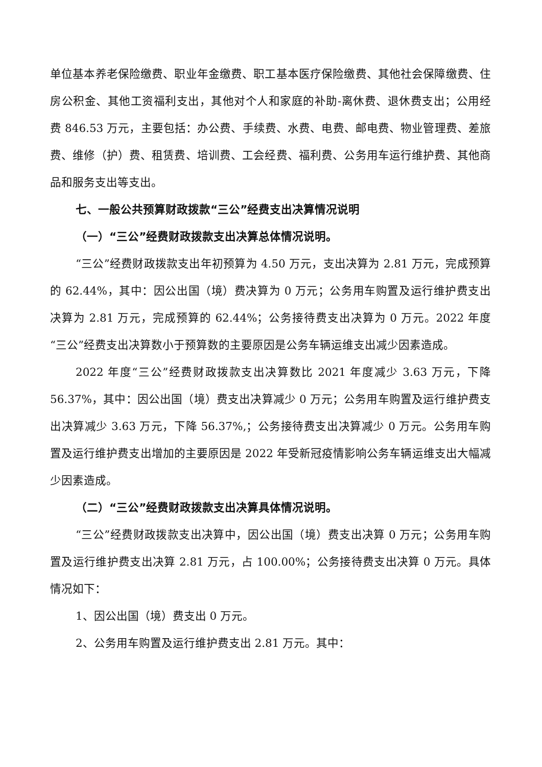单位基本养老保险缴费、职业年金缴费、职工基本医疗保险缴费、其他社会保障缴费、住房公积金、其他工资福利支出，其他对个人和家庭的补助-离休费、退休费支出；公用经费 846.53 万元，主要包括：办公费、手续费、水费、电费、邮电费、物业管理费、差旅费、维修（护）费、租赁费、培训费、工会经费、福利费、公务用车运行维护费、其他商品和服务支出等支出。
七、一般公共预算财政拨款“三公”经费支出决算情况说明
（一）“三公”经费财政拨款支出决算总体情况说明。
“三公”经费财政拨款支出年初预算为 4.50 万元，支出决算为 2.81 万元，完成预算的 62.44%，其中：因公出国（境）费决算为 0 万元；公务用车购置及运行维护费支出决算为 2.81 万元，完成预算的 62.44%；公务接待费支出决算为 0 万元。2022 年度“三公”经费支出决算数小于预算数的主要原因是公务车辆运维支出减少因素造成。
2022 年度“三公”经费财政拨款支出决算数比 2021 年度减少 3.63 万元，下降 56.37%，其中：因公出国（境）费支出决算减少 0 万元；公务用车购置及运行维护费支出决算减少 3.63 万元，下降 56.37%,；公务接待费支出决算减少 0 万元。公务用车购置及运行维护费支出增加的主要原因是 2022 年受新冠疫情影响公务车辆运维支出大幅减少因素造成。
（二）“三公”经费财政拨款支出决算具体情况说明。
“三公”经费财政拨款支出决算中，因公出国（境）费支出决算 0 万元；公务用车购置及运行维护费支出决算 2.81 万元，占 100.00%；公务接待费支出决算 0 万元。具体情况如下：
1、因公出国（境）费支出 0 万元。
2、公务用车购置及运行维护费支出 2.81 万元。其中：